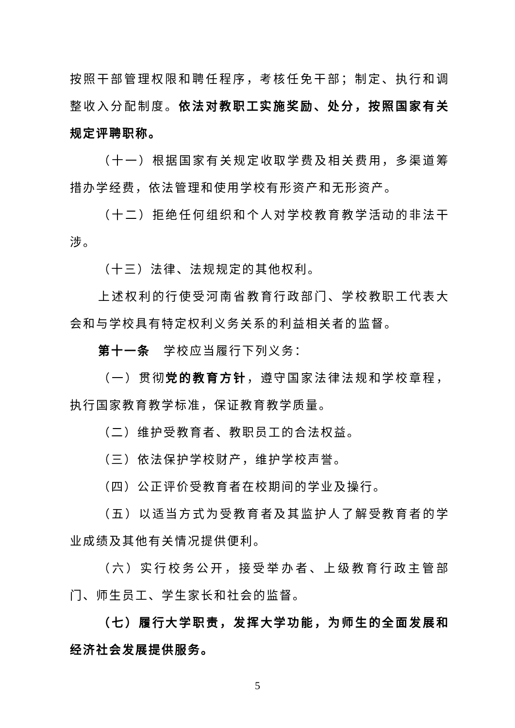按照干部管理权限和聘任程序，考核任免干部；制定、执行和调整收入分配制度。依法对教职工实施奖励、处分，按照国家有关规定评聘职称。
（十一）根据国家有关规定收取学费及相关费用，多渠道筹措办学经费，依法管理和使用学校有形资产和无形资产。
（十二）拒绝任何组织和个人对学校教育教学活动的非法干涉。
（十三）法律、法规规定的其他权利。
上述权利的行使受河南省教育行政部门、学校教职工代表大会和与学校具有特定权利义务关系的利益相关者的监督。
第十一条　学校应当履行下列义务：
（一）贯彻党的教育方针，遵守国家法律法规和学校章程，执行国家教育教学标准，保证教育教学质量。
（二）维护受教育者、教职员工的合法权益。
（三）依法保护学校财产，维护学校声誉。
（四）公正评价受教育者在校期间的学业及操行。
（五）以适当方式为受教育者及其监护人了解受教育者的学业成绩及其他有关情况提供便利。
（六）实行校务公开，接受举办者、上级教育行政主管部门、师生员工、学生家长和社会的监督。
（七）履行大学职责，发挥大学功能，为师生的全面发展和经济社会发展提供服务。
5